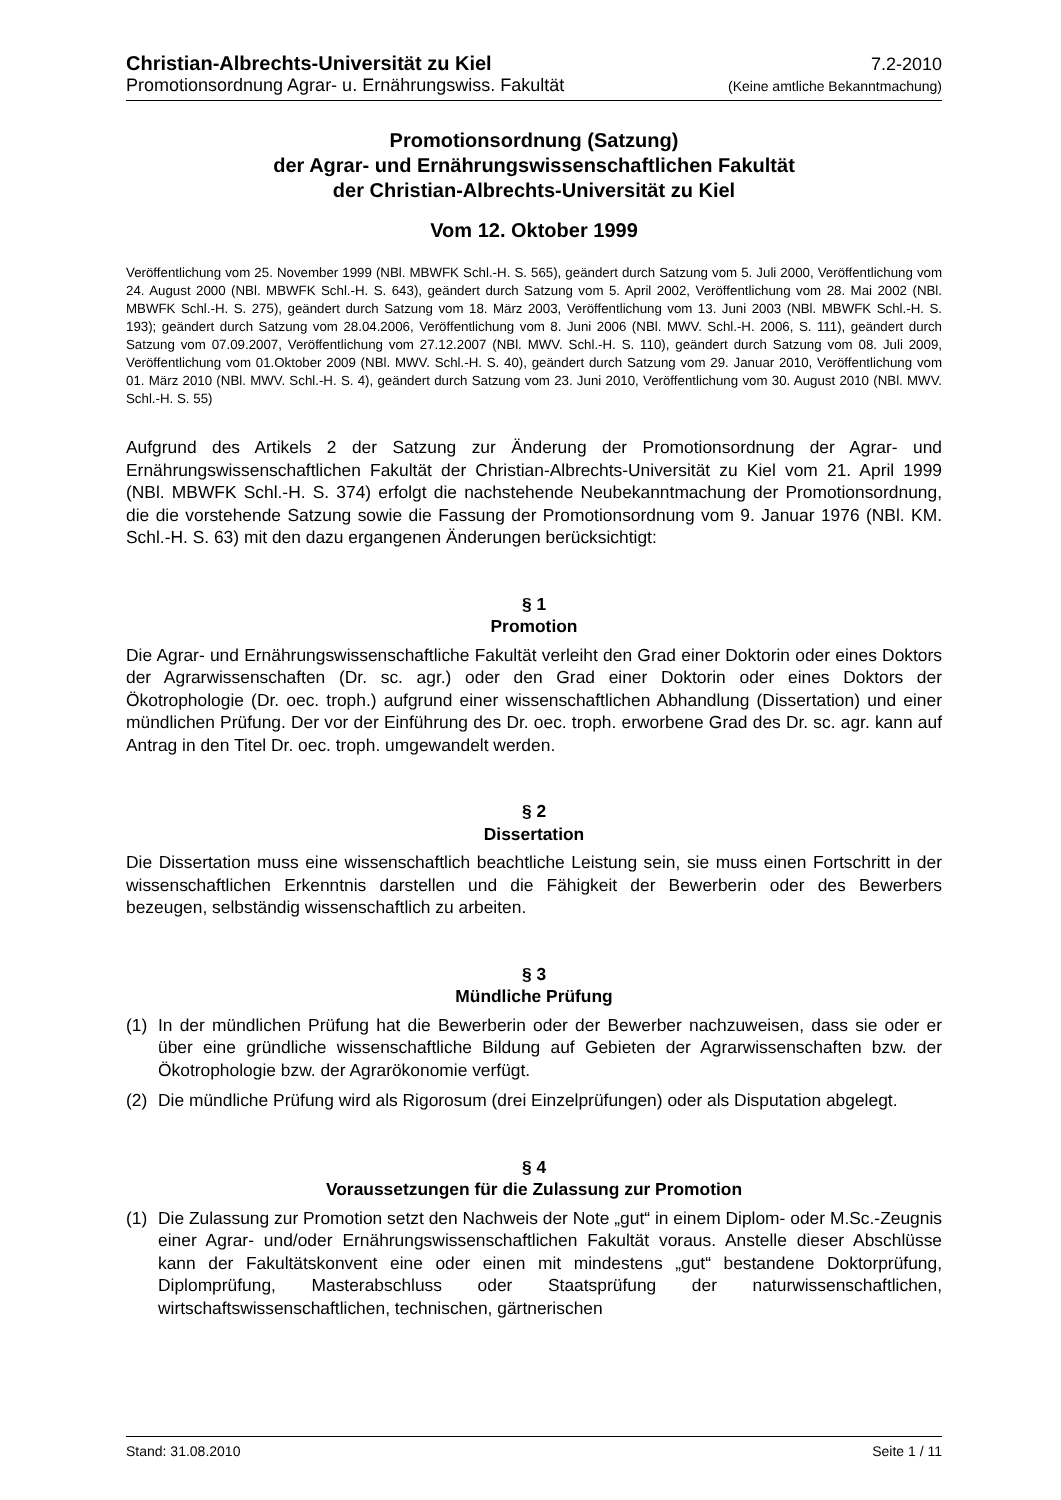Christian-Albrechts-Universität zu Kiel 7.2-2010
Promotionsordnung Agrar- u. Ernährungswiss. Fakultät (Keine amtliche Bekanntmachung)
Promotionsordnung (Satzung)
der Agrar- und Ernährungswissenschaftlichen Fakultät
der Christian-Albrechts-Universität zu Kiel
Vom 12. Oktober 1999
Veröffentlichung vom 25. November 1999 (NBl. MBWFK Schl.-H. S. 565), geändert durch Satzung vom 5. Juli 2000, Veröffentlichung vom 24. August 2000 (NBl. MBWFK Schl.-H. S. 643), geändert durch Satzung vom 5. April 2002, Veröffentlichung vom 28. Mai 2002 (NBl. MBWFK Schl.-H. S. 275), geändert durch Satzung vom 18. März 2003, Veröffentlichung vom 13. Juni 2003 (NBl. MBWFK Schl.-H. S. 193); geändert durch Satzung vom 28.04.2006, Veröffentlichung vom 8. Juni 2006 (NBl. MWV. Schl.-H. 2006, S. 111), geändert durch Satzung vom 07.09.2007, Veröffentlichung vom 27.12.2007 (NBl. MWV. Schl.-H. S. 110), geändert durch Satzung vom 08. Juli 2009, Veröffentlichung vom 01.Oktober 2009 (NBl. MWV. Schl.-H. S. 40), geändert durch Satzung vom 29. Januar 2010, Veröffentlichung vom 01. März 2010 (NBl. MWV. Schl.-H. S. 4), geändert durch Satzung vom 23. Juni 2010, Veröffentlichung vom 30. August 2010 (NBl. MWV. Schl.-H. S. 55)
Aufgrund des Artikels 2 der Satzung zur Änderung der Promotionsordnung der Agrar- und Ernährungswissenschaftlichen Fakultät der Christian-Albrechts-Universität zu Kiel vom 21. April 1999 (NBl. MBWFK Schl.-H. S. 374) erfolgt die nachstehende Neubekanntmachung der Promotionsordnung, die die vorstehende Satzung sowie die Fassung der Promotionsordnung vom 9. Januar 1976 (NBl. KM. Schl.-H. S. 63) mit den dazu ergangenen Änderungen berücksichtigt:
§ 1
Promotion
Die Agrar- und Ernährungswissenschaftliche Fakultät verleiht den Grad einer Doktorin oder eines Doktors der Agrarwissenschaften (Dr. sc. agr.) oder den Grad einer Doktorin oder eines Doktors der Ökotrophologie (Dr. oec. troph.) aufgrund einer wissenschaftlichen Abhandlung (Dissertation) und einer mündlichen Prüfung. Der vor der Einführung des Dr. oec. troph. erworbene Grad des Dr. sc. agr. kann auf Antrag in den Titel Dr. oec. troph. umgewandelt werden.
§ 2
Dissertation
Die Dissertation muss eine wissenschaftlich beachtliche Leistung sein, sie muss einen Fortschritt in der wissenschaftlichen Erkenntnis darstellen und die Fähigkeit der Bewerberin oder des Bewerbers bezeugen, selbständig wissenschaftlich zu arbeiten.
§ 3
Mündliche Prüfung
(1) In der mündlichen Prüfung hat die Bewerberin oder der Bewerber nachzuweisen, dass sie oder er über eine gründliche wissenschaftliche Bildung auf Gebieten der Agrarwissenschaften bzw. der Ökotrophologie bzw. der Agrarökonomie verfügt.
(2) Die mündliche Prüfung wird als Rigorosum (drei Einzelprüfungen) oder als Disputation abgelegt.
§ 4
Voraussetzungen für die Zulassung zur Promotion
(1) Die Zulassung zur Promotion setzt den Nachweis der Note „gut“ in einem Diplom- oder M.Sc.-Zeugnis einer Agrar- und/oder Ernährungswissenschaftlichen Fakultät voraus. Anstelle dieser Abschlüsse kann der Fakultätskonvent eine oder einen mit mindestens „gut“ bestandene Doktorprüfung, Diplomprüfung, Masterabschluss oder Staatsprüfung der naturwissenschaftlichen, wirtschaftswissenschaftlichen, technischen, gärtnerischen
Stand: 31.08.2010 Seite 1 / 11